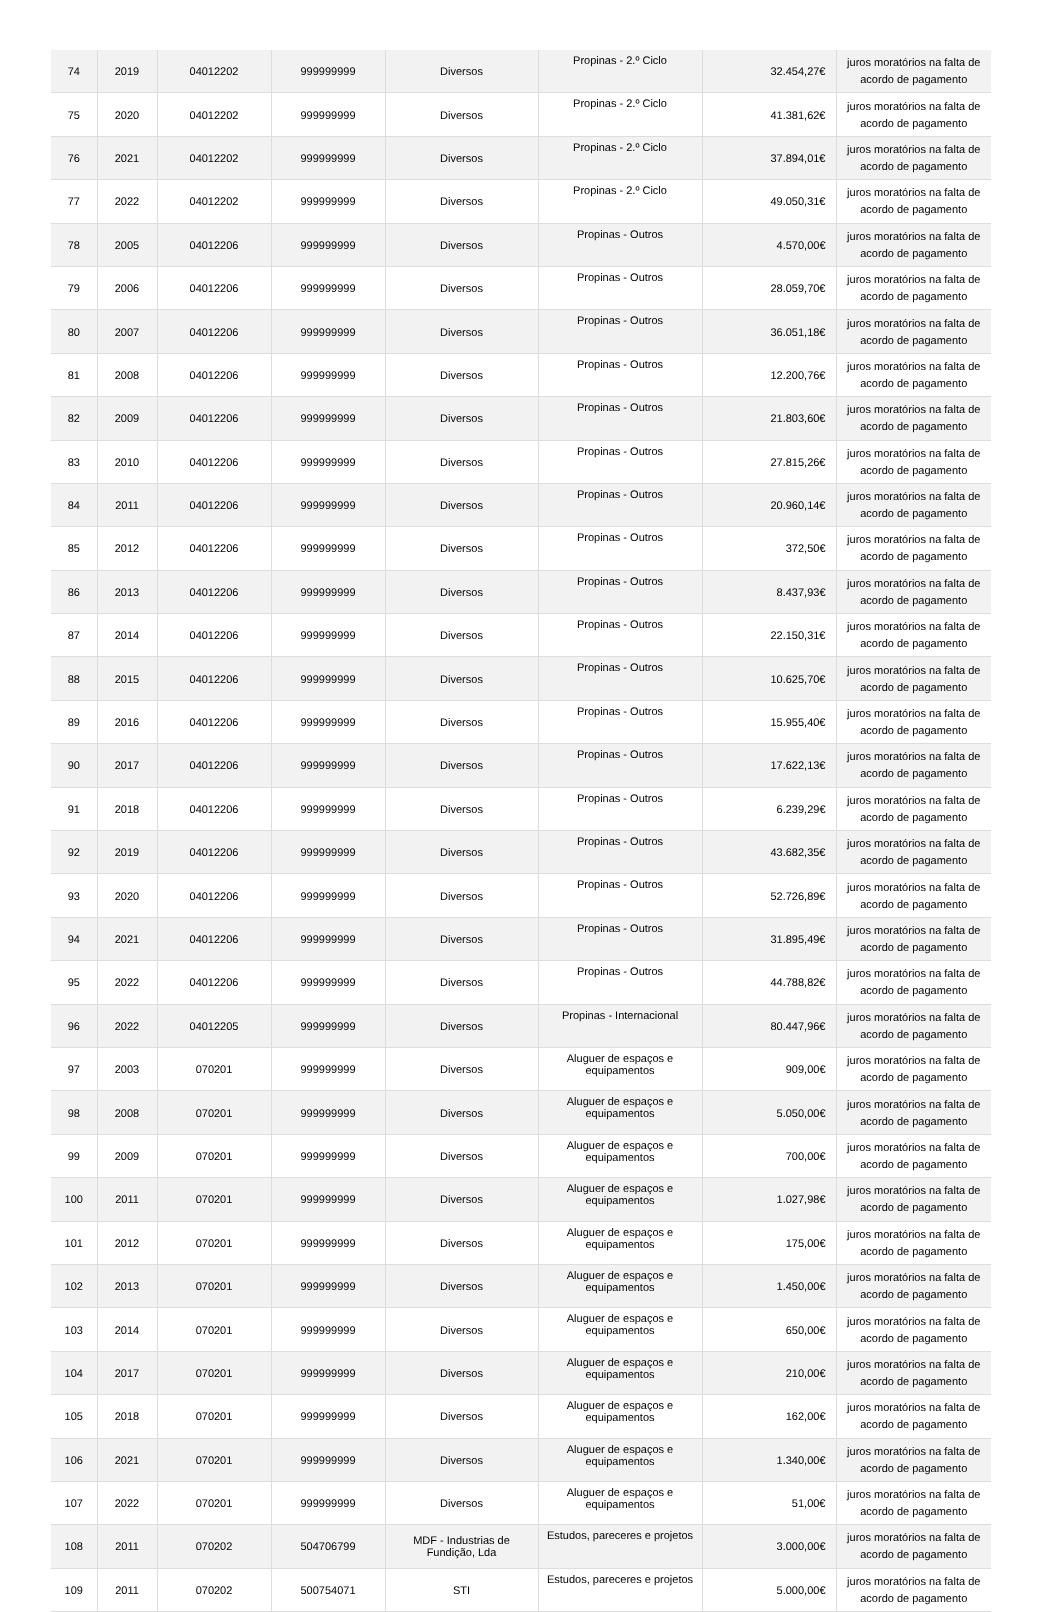| 74 | 2019 | 04012202 | 999999999 | Diversos | Propinas - 2.º Ciclo | 32.454,27€ | juros moratórios na falta de acordo de pagamento |
| 75 | 2020 | 04012202 | 999999999 | Diversos | Propinas - 2.º Ciclo | 41.381,62€ | juros moratórios na falta de acordo de pagamento |
| 76 | 2021 | 04012202 | 999999999 | Diversos | Propinas - 2.º Ciclo | 37.894,01€ | juros moratórios na falta de acordo de pagamento |
| 77 | 2022 | 04012202 | 999999999 | Diversos | Propinas - 2.º Ciclo | 49.050,31€ | juros moratórios na falta de acordo de pagamento |
| 78 | 2005 | 04012206 | 999999999 | Diversos | Propinas - Outros | 4.570,00€ | juros moratórios na falta de acordo de pagamento |
| 79 | 2006 | 04012206 | 999999999 | Diversos | Propinas - Outros | 28.059,70€ | juros moratórios na falta de acordo de pagamento |
| 80 | 2007 | 04012206 | 999999999 | Diversos | Propinas - Outros | 36.051,18€ | juros moratórios na falta de acordo de pagamento |
| 81 | 2008 | 04012206 | 999999999 | Diversos | Propinas - Outros | 12.200,76€ | juros moratórios na falta de acordo de pagamento |
| 82 | 2009 | 04012206 | 999999999 | Diversos | Propinas - Outros | 21.803,60€ | juros moratórios na falta de acordo de pagamento |
| 83 | 2010 | 04012206 | 999999999 | Diversos | Propinas - Outros | 27.815,26€ | juros moratórios na falta de acordo de pagamento |
| 84 | 2011 | 04012206 | 999999999 | Diversos | Propinas - Outros | 20.960,14€ | juros moratórios na falta de acordo de pagamento |
| 85 | 2012 | 04012206 | 999999999 | Diversos | Propinas - Outros | 372,50€ | juros moratórios na falta de acordo de pagamento |
| 86 | 2013 | 04012206 | 999999999 | Diversos | Propinas - Outros | 8.437,93€ | juros moratórios na falta de acordo de pagamento |
| 87 | 2014 | 04012206 | 999999999 | Diversos | Propinas - Outros | 22.150,31€ | juros moratórios na falta de acordo de pagamento |
| 88 | 2015 | 04012206 | 999999999 | Diversos | Propinas - Outros | 10.625,70€ | juros moratórios na falta de acordo de pagamento |
| 89 | 2016 | 04012206 | 999999999 | Diversos | Propinas - Outros | 15.955,40€ | juros moratórios na falta de acordo de pagamento |
| 90 | 2017 | 04012206 | 999999999 | Diversos | Propinas - Outros | 17.622,13€ | juros moratórios na falta de acordo de pagamento |
| 91 | 2018 | 04012206 | 999999999 | Diversos | Propinas - Outros | 6.239,29€ | juros moratórios na falta de acordo de pagamento |
| 92 | 2019 | 04012206 | 999999999 | Diversos | Propinas - Outros | 43.682,35€ | juros moratórios na falta de acordo de pagamento |
| 93 | 2020 | 04012206 | 999999999 | Diversos | Propinas - Outros | 52.726,89€ | juros moratórios na falta de acordo de pagamento |
| 94 | 2021 | 04012206 | 999999999 | Diversos | Propinas - Outros | 31.895,49€ | juros moratórios na falta de acordo de pagamento |
| 95 | 2022 | 04012206 | 999999999 | Diversos | Propinas - Outros | 44.788,82€ | juros moratórios na falta de acordo de pagamento |
| 96 | 2022 | 04012205 | 999999999 | Diversos | Propinas - Internacional | 80.447,96€ | juros moratórios na falta de acordo de pagamento |
| 97 | 2003 | 070201 | 999999999 | Diversos | Aluguer de espaços e equipamentos | 909,00€ | juros moratórios na falta de acordo de pagamento |
| 98 | 2008 | 070201 | 999999999 | Diversos | Aluguer de espaços e equipamentos | 5.050,00€ | juros moratórios na falta de acordo de pagamento |
| 99 | 2009 | 070201 | 999999999 | Diversos | Aluguer de espaços e equipamentos | 700,00€ | juros moratórios na falta de acordo de pagamento |
| 100 | 2011 | 070201 | 999999999 | Diversos | Aluguer de espaços e equipamentos | 1.027,98€ | juros moratórios na falta de acordo de pagamento |
| 101 | 2012 | 070201 | 999999999 | Diversos | Aluguer de espaços e equipamentos | 175,00€ | juros moratórios na falta de acordo de pagamento |
| 102 | 2013 | 070201 | 999999999 | Diversos | Aluguer de espaços e equipamentos | 1.450,00€ | juros moratórios na falta de acordo de pagamento |
| 103 | 2014 | 070201 | 999999999 | Diversos | Aluguer de espaços e equipamentos | 650,00€ | juros moratórios na falta de acordo de pagamento |
| 104 | 2017 | 070201 | 999999999 | Diversos | Aluguer de espaços e equipamentos | 210,00€ | juros moratórios na falta de acordo de pagamento |
| 105 | 2018 | 070201 | 999999999 | Diversos | Aluguer de espaços e equipamentos | 162,00€ | juros moratórios na falta de acordo de pagamento |
| 106 | 2021 | 070201 | 999999999 | Diversos | Aluguer de espaços e equipamentos | 1.340,00€ | juros moratórios na falta de acordo de pagamento |
| 107 | 2022 | 070201 | 999999999 | Diversos | Aluguer de espaços e equipamentos | 51,00€ | juros moratórios na falta de acordo de pagamento |
| 108 | 2011 | 070202 | 504706799 | MDF - Industrias de Fundição, Lda | Estudos, pareceres e projetos | 3.000,00€ | juros moratórios na falta de acordo de pagamento |
| 109 | 2011 | 070202 | 500754071 | STI | Estudos, pareceres e projetos | 5.000,00€ | juros moratórios na falta de acordo de pagamento |